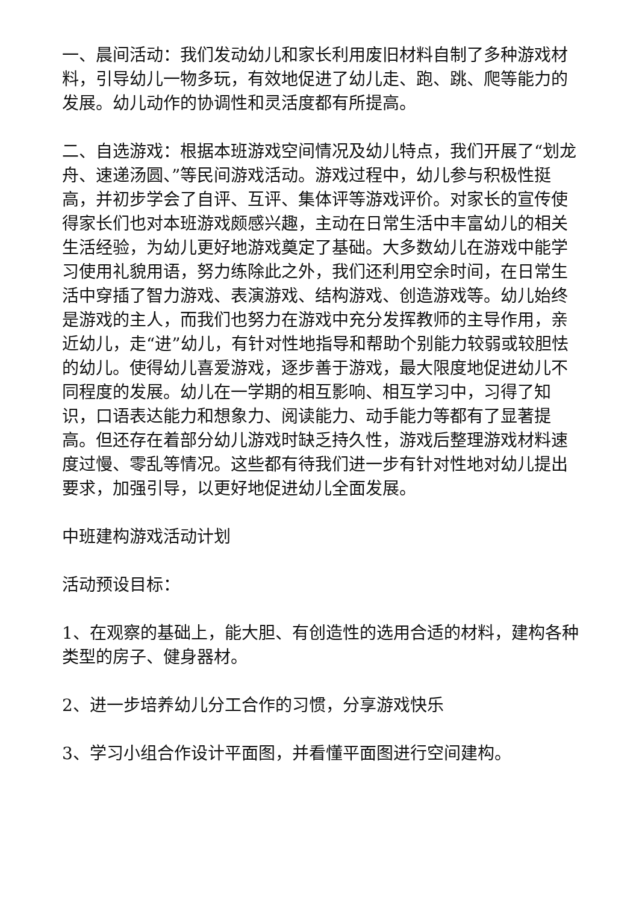一、晨间活动：我们发动幼儿和家长利用废旧材料自制了多种游戏材料，引导幼儿一物多玩，有效地促进了幼儿走、跑、跳、爬等能力的发展。幼儿动作的协调性和灵活度都有所提高。
二、自选游戏：根据本班游戏空间情况及幼儿特点，我们开展了“划龙舟、速递汤圆、”等民间游戏活动。游戏过程中，幼儿参与积极性挺高，并初步学会了自评、互评、集体评等游戏评价。对家长的宣传使得家长们也对本班游戏颇感兴趣，主动在日常生活中丰富幼儿的相关生活经验，为幼儿更好地游戏奠定了基础。大多数幼儿在游戏中能学习使用礼貌用语，努力练除此之外，我们还利用空余时间，在日常生活中穿插了智力游戏、表演游戏、结构游戏、创造游戏等。幼儿始终是游戏的主人，而我们也努力在游戏中充分发挥教师的主导作用，亲近幼儿，走“进”幼儿，有针对性地指导和帮助个别能力较弱或较胆怯的幼儿。使得幼儿喜爱游戏，逐步善于游戏，最大限度地促进幼儿不同程度的发展。幼儿在一学期的相互影响、相互学习中，习得了知识，口语表达能力和想象力、阅读能力、动手能力等都有了显著提高。但还存在着部分幼儿游戏时缺乏持久性，游戏后整理游戏材料速度过慢、零乱等情况。这些都有待我们进一步有针对性地对幼儿提出要求，加强引导，以更好地促进幼儿全面发展。
中班建构游戏活动计划
活动预设目标：
1、在观察的基础上，能大胆、有创造性的选用合适的材料，建构各种类型的房子、健身器材。
2、进一步培养幼儿分工合作的习惯，分享游戏快乐
3、学习小组合作设计平面图，并看懂平面图进行空间建构。